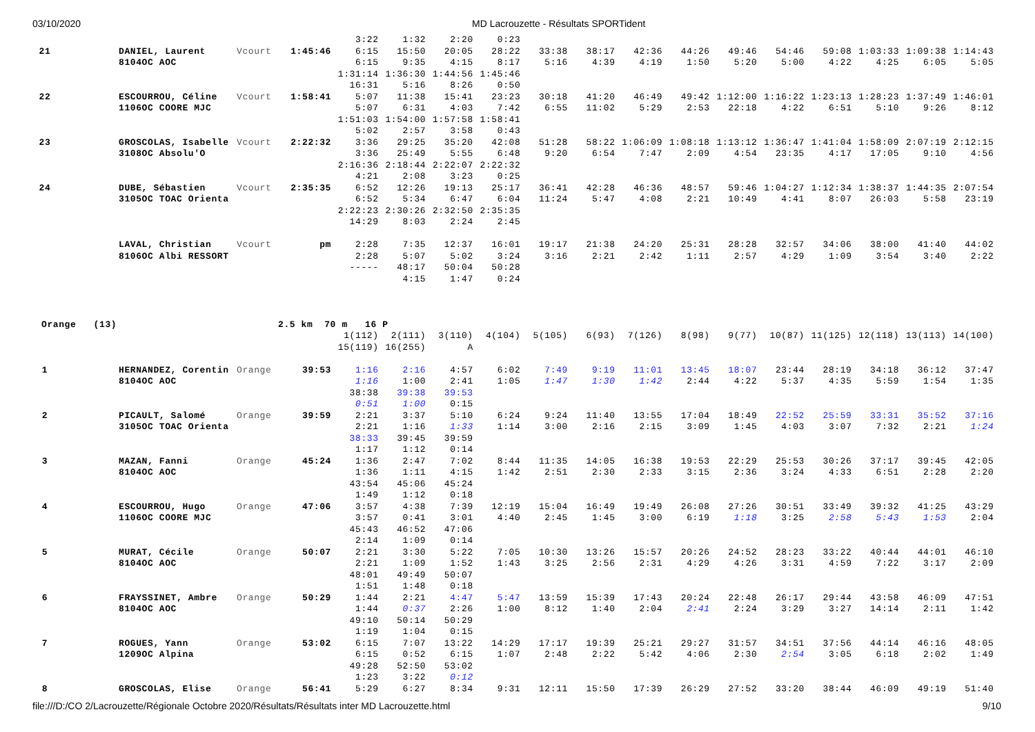03/10/2020 MD Lacrouzette - Résultats SPORTident
| | | | | | 3:22 | 1:32 | 2:20 | 0:23 | | | | | | | | | | |
| 21 | | DANIEL, Laurent | Vcourt | 1:45:46 | 6:15 | 15:50 | 20:05 | 28:22 | 33:38 | 38:17 | 42:36 | 44:26 | 49:46 | 54:46 | 59:08 | 1:03:33 | 1:09:38 | 1:14:43 |
| | | 8104OC AOC | | | 6:15 | 9:35 | 4:15 | 8:17 | 5:16 | 4:39 | 4:19 | 1:50 | 5:20 | 5:00 | 4:22 | 4:25 | 6:05 | 5:05 |
| | | | | | 1:31:14 | 1:36:30 | 1:44:56 | 1:45:46 | | | | | | | | | | |
| | | | | | 16:31 | 5:16 | 8:26 | 0:50 | | | | | | | | | | |
| 22 | | ESCOURROU, Céline | Vcourt | 1:58:41 | 5:07 | 11:38 | 15:41 | 23:23 | 30:18 | 41:20 | 46:49 | 49:42 | 1:12:00 | 1:16:22 | 1:23:13 | 1:28:23 | 1:37:49 | 1:46:01 |
| | | 1106OC COORE MJC | | | 5:07 | 6:31 | 4:03 | 7:42 | 6:55 | 11:02 | 5:29 | 2:53 | 22:18 | 4:22 | 6:51 | 5:10 | 9:26 | 8:12 |
| | | | | | 1:51:03 | 1:54:00 | 1:57:58 | 1:58:41 | | | | | | | | | | |
| | | | | | 5:02 | 2:57 | 3:58 | 0:43 | | | | | | | | | | |
| 23 | | GROSCOLAS, Isabelle | Vcourt | 2:22:32 | 3:36 | 29:25 | 35:20 | 42:08 | 51:28 | 58:22 | 1:06:09 | 1:08:18 | 1:13:12 | 1:36:47 | 1:41:04 | 1:58:09 | 2:07:19 | 2:12:15 |
| | | 3108OC Absolu'O | | | 3:36 | 25:49 | 5:55 | 6:48 | 9:20 | 6:54 | 7:47 | 2:09 | 4:54 | 23:35 | 4:17 | 17:05 | 9:10 | 4:56 |
| | | | | | 2:16:36 | 2:18:44 | 2:22:07 | 2:22:32 | | | | | | | | | | |
| | | | | | 4:21 | 2:08 | 3:23 | 0:25 | | | | | | | | | | |
| 24 | | DUBE, Sébastien | Vcourt | 2:35:35 | 6:52 | 12:26 | 19:13 | 25:17 | 36:41 | 42:28 | 46:36 | 48:57 | 59:46 | 1:04:27 | 1:12:34 | 1:38:37 | 1:44:35 | 2:07:54 |
| | | 3105OC TOAC Orienta | | | 6:52 | 5:34 | 6:47 | 6:04 | 11:24 | 5:47 | 4:08 | 2:21 | 10:49 | 4:41 | 8:07 | 26:03 | 5:58 | 23:19 |
| | | | | | 2:22:23 | 2:30:26 | 2:32:50 | 2:35:35 | | | | | | | | | | |
| | | | | | 14:29 | 8:03 | 2:24 | 2:45 | | | | | | | | | | |
| | | LAVAL, Christian | Vcourt | pm | 2:28 | 7:35 | 12:37 | 16:01 | 19:17 | 21:38 | 24:20 | 25:31 | 28:28 | 32:57 | 34:06 | 38:00 | 41:40 | 44:02 |
| | | 8106OC Albi RESSORT | | | 2:28 | 5:07 | 5:02 | 3:24 | 3:16 | 2:21 | 2:42 | 1:11 | 2:57 | 4:29 | 1:09 | 3:54 | 3:40 | 2:22 |
| | | | | | ----- | 48:17 | 50:04 | 50:28 | | | | | | | | | | |
| | | | | | | 4:15 | 1:47 | 0:24 | | | | | | | | | | |
| Orange (13) | | | 2.5 km 70 m 16 P | | | | | | | | | | | | | | | |
| | | | | | 1(112) | 2(111) | 3(110) | 4(104) | 5(105) | 6(93) | 7(126) | 8(98) | 9(77) | 10(87) | 11(125) | 12(118) | 13(113) | 14(100) |
| | | | | | 15(119) | 16(255) | A | | | | | | | | | | | |
| 1 | | HERNANDEZ, Corentin | Orange | 39:53 | 1:16 | 2:16 | 4:57 | 6:02 | 7:49 | 9:19 | 11:01 | 13:45 | 18:07 | 23:44 | 28:19 | 34:18 | 36:12 | 37:47 |
| | | 8104OC AOC | | | 1:16 | 1:00 | 2:41 | 1:05 | 1:47 | 1:30 | 1:42 | 2:44 | 4:22 | 5:37 | 4:35 | 5:59 | 1:54 | 1:35 |
| | | | | | 38:38 | 39:38 | 39:53 | | | | | | | | | | | |
| | | | | | 0:51 | 1:00 | 0:15 | | | | | | | | | | | |
| 2 | | PICAULT, Salomé | Orange | 39:59 | 2:21 | 3:37 | 5:10 | 6:24 | 9:24 | 11:40 | 13:55 | 17:04 | 18:49 | 22:52 | 25:59 | 33:31 | 35:52 | 37:16 |
| | | 3105OC TOAC Orienta | | | 2:21 | 1:16 | 1:33 | 1:14 | 3:00 | 2:16 | 2:15 | 3:09 | 1:45 | 4:03 | 3:07 | 7:32 | 2:21 | 1:24 |
| | | | | | 38:33 | 39:45 | 39:59 | | | | | | | | | | | |
| | | | | | 1:17 | 1:12 | 0:14 | | | | | | | | | | | |
| 3 | | MAZAN, Fanni | Orange | 45:24 | 1:36 | 2:47 | 7:02 | 8:44 | 11:35 | 14:05 | 16:38 | 19:53 | 22:29 | 25:53 | 30:26 | 37:17 | 39:45 | 42:05 |
| | | 8104OC AOC | | | 1:36 | 1:11 | 4:15 | 1:42 | 2:51 | 2:30 | 2:33 | 3:15 | 2:36 | 3:24 | 4:33 | 6:51 | 2:28 | 2:20 |
| | | | | | 43:54 | 45:06 | 45:24 | | | | | | | | | | | |
| | | | | | 1:49 | 1:12 | 0:18 | | | | | | | | | | | |
| 4 | | ESCOURROU, Hugo | Orange | 47:06 | 3:57 | 4:38 | 7:39 | 12:19 | 15:04 | 16:49 | 19:49 | 26:08 | 27:26 | 30:51 | 33:49 | 39:32 | 41:25 | 43:29 |
| | | 1106OC COORE MJC | | | 3:57 | 0:41 | 3:01 | 4:40 | 2:45 | 1:45 | 3:00 | 6:19 | 1:18 | 3:25 | 2:58 | 5:43 | 1:53 | 2:04 |
| | | | | | 45:43 | 46:52 | 47:06 | | | | | | | | | | | |
| | | | | | 2:14 | 1:09 | 0:14 | | | | | | | | | | | |
| 5 | | MURAT, Cécile | Orange | 50:07 | 2:21 | 3:30 | 5:22 | 7:05 | 10:30 | 13:26 | 15:57 | 20:26 | 24:52 | 28:23 | 33:22 | 40:44 | 44:01 | 46:10 |
| | | 8104OC AOC | | | 2:21 | 1:09 | 1:52 | 1:43 | 3:25 | 2:56 | 2:31 | 4:29 | 4:26 | 3:31 | 4:59 | 7:22 | 3:17 | 2:09 |
| | | | | | 48:01 | 49:49 | 50:07 | | | | | | | | | | | |
| | | | | | 1:51 | 1:48 | 0:18 | | | | | | | | | | | |
| 6 | | FRAYSSINET, Ambre | Orange | 50:29 | 1:44 | 2:21 | 4:47 | 5:47 | 13:59 | 15:39 | 17:43 | 20:24 | 22:48 | 26:17 | 29:44 | 43:58 | 46:09 | 47:51 |
| | | 8104OC AOC | | | 1:44 | 0:37 | 2:26 | 1:00 | 8:12 | 1:40 | 2:04 | 2:41 | 2:24 | 3:29 | 3:27 | 14:14 | 2:11 | 1:42 |
| | | | | | 49:10 | 50:14 | 50:29 | | | | | | | | | | | |
| | | | | | 1:19 | 1:04 | 0:15 | | | | | | | | | | | |
| 7 | | ROGUES, Yann | Orange | 53:02 | 6:15 | 7:07 | 13:22 | 14:29 | 17:17 | 19:39 | 25:21 | 29:27 | 31:57 | 34:51 | 37:56 | 44:14 | 46:16 | 48:05 |
| | | 1209OC Alpina | | | 6:15 | 0:52 | 6:15 | 1:07 | 2:48 | 2:22 | 5:42 | 4:06 | 2:30 | 2:54 | 3:05 | 6:18 | 2:02 | 1:49 |
| | | | | | 49:28 | 52:50 | 53:02 | | | | | | | | | | | |
| | | | | | 1:23 | 3:22 | 0:12 | | | | | | | | | | | |
| 8 | | GROSCOLAS, Elise | Orange | 56:41 | 5:29 | 6:27 | 8:34 | 9:31 | 12:11 | 15:50 | 17:39 | 26:29 | 27:52 | 33:20 | 38:44 | 46:09 | 49:19 | 51:40 |
file:///D:/CO 2/Lacrouzette/Régionale Octobre 2020/Résultats/Résultats inter MD Lacrouzette.html 9/10